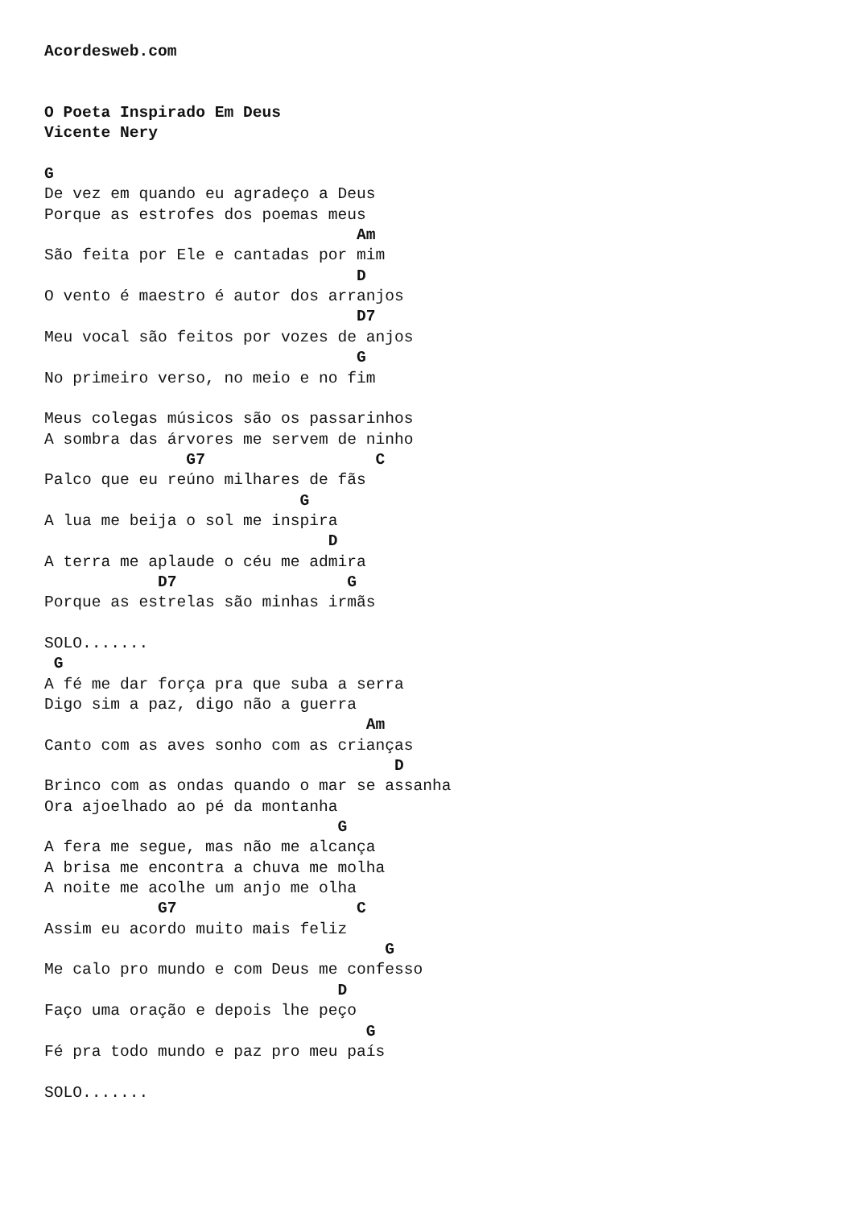Acordesweb.com


O Poeta Inspirado Em Deus
Vicente Nery

G
De vez em quando eu agradeço a Deus
Porque as estrofes dos poemas meus
                                 Am
São feita por Ele e cantadas por mim
                                 D
O vento é maestro é autor dos arranjos
                                 D7
Meu vocal são feitos por vozes de anjos
                                 G
No primeiro verso, no meio e no fim

Meus colegas músicos são os passarinhos
A sombra das árvores me servem de ninho
               G7                  C
Palco que eu reúno milhares de fãs
                           G
A lua me beija o sol me inspira
                              D
A terra me aplaude o céu me admira
            D7                  G
Porque as estrelas são minhas irmãs

SOLO.......
 G
A fé me dar força pra que suba a serra
Digo sim a paz, digo não a guerra
                                  Am
Canto com as aves sonho com as crianças
                                     D
Brinco com as ondas quando o mar se assanha
Ora ajoelhado ao pé da montanha
                               G
A fera me segue, mas não me alcança
A brisa me encontra a chuva me molha
A noite me acolhe um anjo me olha
            G7                   C
Assim eu acordo muito mais feliz
                                    G
Me calo pro mundo e com Deus me confesso
                               D
Faço uma oração e depois lhe peço
                                  G
Fé pra todo mundo e paz pro meu país

SOLO.......